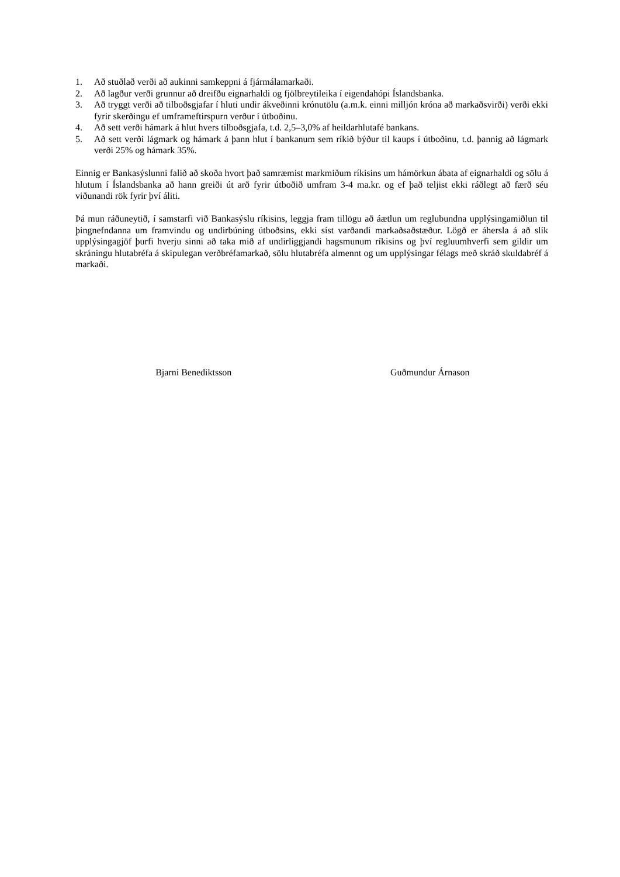1. Að stuðlað verði að aukinni samkeppni á fjármálamarkaði.
2. Að lagður verði grunnur að dreifðu eignarhaldi og fjölbreytileika í eigendahópi Íslandsbanka.
3. Að tryggt verði að tilboðsgjafar í hluti undir ákveðinni krónutölu (a.m.k. einni milljón króna að markaðsvirði) verði ekki fyrir skerðingu ef umframeftirspurn verður í útboðinu.
4. Að sett verði hámark á hlut hvers tilboðsgjafa, t.d. 2,5–3,0% af heildarhlutafé bankans.
5. Að sett verði lágmark og hámark á þann hlut í bankanum sem ríkið býður til kaups í útboðinu, t.d. þannig að lágmark verði 25% og hámark 35%.
Einnig er Bankasýslunni falið að skoða hvort það samræmist markmiðum ríkisins um hámörkun ábata af eignarhaldi og sölu á hlutum í Íslandsbanka að hann greiði út arð fyrir útboðið umfram 3-4 ma.kr. og ef það teljist ekki ráðlegt að færð séu viðunandi rök fyrir því áliti.
Þá mun ráðuneytið, í samstarfi við Bankasýslu ríkisins, leggja fram tillögu að áætlun um reglubundna upplýsingamiðlun til þingnefndanna um framvindu og undirbúning útboðsins, ekki síst varðandi markaðsaðstæður. Lögð er áhersla á að slík upplýsingagjöf þurfi hverju sinni að taka mið af undirliggjandi hagsmunum ríkisins og því regluumhverfi sem gildir um skráningu hlutabréfa á skipulegan verðbréfamarkað, sölu hlutabréfa almennt og um upplýsingar félags með skráð skuldabréf á markaði.
Bjarni Benediktsson Guðmundur Árnason